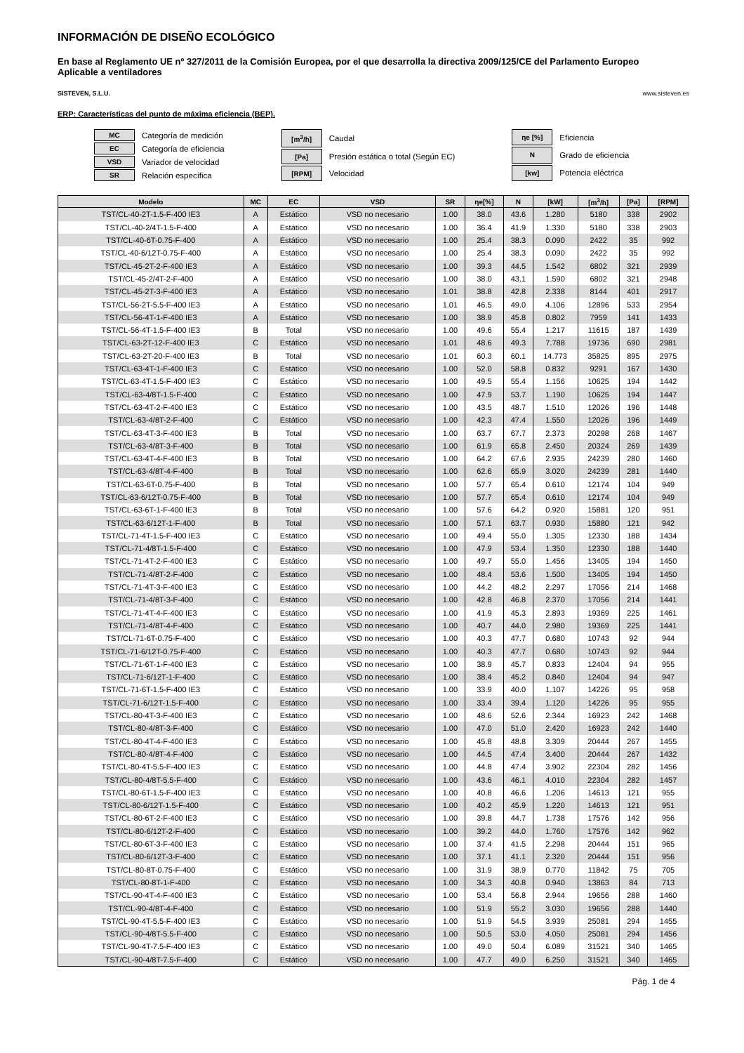INFORMACIÓN DE DISEÑO ECOLÓGICO
En base al Reglamento UE nº 327/2011 de la Comisión Europea, por el que desarrolla la directiva 2009/125/CE del Parlamento Europeo
Aplicable a ventiladores
SISTEVEN, S.L.U. www.sisteven.es
ERP: Características del punto de máxima eficiencia (BEP).
| MC | Categoría de medición |
| EC | Categoría de eficiencia |
| VSD | Variador de velocidad |
| SR | Relación específica |
| [m<sup>3</sup>/h] | Caudal |
| [Pa] | Presión estática o total (Según EC) |
| [RPM] | Velocidad |
| ηe [%] | Eficiencia |
| N | Grado de eficiencia |
| [kw] | Potencia eléctrica |
| Modelo | MC | EC | VSD | SR | ηe[%] | N | [kW] | [m<sup>3</sup>/h] | [Pa] | [RPM] |
| --- | --- | --- | --- | --- | --- | --- | --- | --- | --- | --- |
| TST/CL-40-2T-1.5-F-400 IE3 | A | Estático | VSD no necesario | 1.00 | 38.0 | 43.6 | 1.280 | 5180 | 338 | 2902 |
| TST/CL-40-2/4T-1.5-F-400 | A | Estático | VSD no necesario | 1.00 | 36.4 | 41.9 | 1.330 | 5180 | 338 | 2903 |
| TST/CL-40-6T-0.75-F-400 | A | Estático | VSD no necesario | 1.00 | 25.4 | 38.3 | 0.090 | 2422 | 35 | 992 |
| TST/CL-40-6/12T-0.75-F-400 | A | Estático | VSD no necesario | 1.00 | 25.4 | 38.3 | 0.090 | 2422 | 35 | 992 |
| TST/CL-45-2T-2-F-400 IE3 | A | Estático | VSD no necesario | 1.00 | 39.3 | 44.5 | 1.542 | 6802 | 321 | 2939 |
| TST/CL-45-2/4T-2-F-400 | A | Estático | VSD no necesario | 1.00 | 38.0 | 43.1 | 1.590 | 6802 | 321 | 2948 |
| TST/CL-45-2T-3-F-400 IE3 | A | Estático | VSD no necesario | 1.01 | 38.8 | 42.8 | 2.338 | 8144 | 401 | 2917 |
| TST/CL-56-2T-5.5-F-400 IE3 | A | Estático | VSD no necesario | 1.01 | 46.5 | 49.0 | 4.106 | 12896 | 533 | 2954 |
| TST/CL-56-4T-1-F-400 IE3 | A | Estático | VSD no necesario | 1.00 | 38.9 | 45.8 | 0.802 | 7959 | 141 | 1433 |
| TST/CL-56-4T-1.5-F-400 IE3 | B | Total | VSD no necesario | 1.00 | 49.6 | 55.4 | 1.217 | 11615 | 187 | 1439 |
| TST/CL-63-2T-12-F-400 IE3 | C | Estático | VSD no necesario | 1.01 | 48.6 | 49.3 | 7.788 | 19736 | 690 | 2981 |
| TST/CL-63-2T-20-F-400 IE3 | B | Total | VSD no necesario | 1.01 | 60.3 | 60.1 | 14.773 | 35825 | 895 | 2975 |
| TST/CL-63-4T-1-F-400 IE3 | C | Estático | VSD no necesario | 1.00 | 52.0 | 58.8 | 0.832 | 9291 | 167 | 1430 |
| TST/CL-63-4T-1.5-F-400 IE3 | C | Estático | VSD no necesario | 1.00 | 49.5 | 55.4 | 1.156 | 10625 | 194 | 1442 |
| TST/CL-63-4/8T-1.5-F-400 | C | Estático | VSD no necesario | 1.00 | 47.9 | 53.7 | 1.190 | 10625 | 194 | 1447 |
| TST/CL-63-4T-2-F-400 IE3 | C | Estático | VSD no necesario | 1.00 | 43.5 | 48.7 | 1.510 | 12026 | 196 | 1448 |
| TST/CL-63-4/8T-2-F-400 | C | Estático | VSD no necesario | 1.00 | 42.3 | 47.4 | 1.550 | 12026 | 196 | 1449 |
| TST/CL-63-4T-3-F-400 IE3 | B | Total | VSD no necesario | 1.00 | 63.7 | 67.7 | 2.373 | 20298 | 268 | 1467 |
| TST/CL-63-4/8T-3-F-400 | B | Total | VSD no necesario | 1.00 | 61.9 | 65.8 | 2.450 | 20324 | 269 | 1439 |
| TST/CL-63-4T-4-F-400 IE3 | B | Total | VSD no necesario | 1.00 | 64.2 | 67.6 | 2.935 | 24239 | 280 | 1460 |
| TST/CL-63-4/8T-4-F-400 | B | Total | VSD no necesario | 1.00 | 62.6 | 65.9 | 3.020 | 24239 | 281 | 1440 |
| TST/CL-63-6T-0.75-F-400 | B | Total | VSD no necesario | 1.00 | 57.7 | 65.4 | 0.610 | 12174 | 104 | 949 |
| TST/CL-63-6/12T-0.75-F-400 | B | Total | VSD no necesario | 1.00 | 57.7 | 65.4 | 0.610 | 12174 | 104 | 949 |
| TST/CL-63-6T-1-F-400 IE3 | B | Total | VSD no necesario | 1.00 | 57.6 | 64.2 | 0.920 | 15881 | 120 | 951 |
| TST/CL-63-6/12T-1-F-400 | B | Total | VSD no necesario | 1.00 | 57.1 | 63.7 | 0.930 | 15880 | 121 | 942 |
| TST/CL-71-4T-1.5-F-400 IE3 | C | Estático | VSD no necesario | 1.00 | 49.4 | 55.0 | 1.305 | 12330 | 188 | 1434 |
| TST/CL-71-4/8T-1.5-F-400 | C | Estático | VSD no necesario | 1.00 | 47.9 | 53.4 | 1.350 | 12330 | 188 | 1440 |
| TST/CL-71-4T-2-F-400 IE3 | C | Estático | VSD no necesario | 1.00 | 49.7 | 55.0 | 1.456 | 13405 | 194 | 1450 |
| TST/CL-71-4/8T-2-F-400 | C | Estático | VSD no necesario | 1.00 | 48.4 | 53.6 | 1.500 | 13405 | 194 | 1450 |
| TST/CL-71-4T-3-F-400 IE3 | C | Estático | VSD no necesario | 1.00 | 44.2 | 48.2 | 2.297 | 17056 | 214 | 1468 |
| TST/CL-71-4/8T-3-F-400 | C | Estático | VSD no necesario | 1.00 | 42.8 | 46.8 | 2.370 | 17056 | 214 | 1441 |
| TST/CL-71-4T-4-F-400 IE3 | C | Estático | VSD no necesario | 1.00 | 41.9 | 45.3 | 2.893 | 19369 | 225 | 1461 |
| TST/CL-71-4/8T-4-F-400 | C | Estático | VSD no necesario | 1.00 | 40.7 | 44.0 | 2.980 | 19369 | 225 | 1441 |
| TST/CL-71-6T-0.75-F-400 | C | Estático | VSD no necesario | 1.00 | 40.3 | 47.7 | 0.680 | 10743 | 92 | 944 |
| TST/CL-71-6/12T-0.75-F-400 | C | Estático | VSD no necesario | 1.00 | 40.3 | 47.7 | 0.680 | 10743 | 92 | 944 |
| TST/CL-71-6T-1-F-400 IE3 | C | Estático | VSD no necesario | 1.00 | 38.9 | 45.7 | 0.833 | 12404 | 94 | 955 |
| TST/CL-71-6/12T-1-F-400 | C | Estático | VSD no necesario | 1.00 | 38.4 | 45.2 | 0.840 | 12404 | 94 | 947 |
| TST/CL-71-6T-1.5-F-400 IE3 | C | Estático | VSD no necesario | 1.00 | 33.9 | 40.0 | 1.107 | 14226 | 95 | 958 |
| TST/CL-71-6/12T-1.5-F-400 | C | Estático | VSD no necesario | 1.00 | 33.4 | 39.4 | 1.120 | 14226 | 95 | 955 |
| TST/CL-80-4T-3-F-400 IE3 | C | Estático | VSD no necesario | 1.00 | 48.6 | 52.6 | 2.344 | 16923 | 242 | 1468 |
| TST/CL-80-4/8T-3-F-400 | C | Estático | VSD no necesario | 1.00 | 47.0 | 51.0 | 2.420 | 16923 | 242 | 1440 |
| TST/CL-80-4T-4-F-400 IE3 | C | Estático | VSD no necesario | 1.00 | 45.8 | 48.8 | 3.309 | 20444 | 267 | 1455 |
| TST/CL-80-4/8T-4-F-400 | C | Estático | VSD no necesario | 1.00 | 44.5 | 47.4 | 3.400 | 20444 | 267 | 1432 |
| TST/CL-80-4T-5.5-F-400 IE3 | C | Estático | VSD no necesario | 1.00 | 44.8 | 47.4 | 3.902 | 22304 | 282 | 1456 |
| TST/CL-80-4/8T-5.5-F-400 | C | Estático | VSD no necesario | 1.00 | 43.6 | 46.1 | 4.010 | 22304 | 282 | 1457 |
| TST/CL-80-6T-1.5-F-400 IE3 | C | Estático | VSD no necesario | 1.00 | 40.8 | 46.6 | 1.206 | 14613 | 121 | 955 |
| TST/CL-80-6/12T-1.5-F-400 | C | Estático | VSD no necesario | 1.00 | 40.2 | 45.9 | 1.220 | 14613 | 121 | 951 |
| TST/CL-80-6T-2-F-400 IE3 | C | Estático | VSD no necesario | 1.00 | 39.8 | 44.7 | 1.738 | 17576 | 142 | 956 |
| TST/CL-80-6/12T-2-F-400 | C | Estático | VSD no necesario | 1.00 | 39.2 | 44.0 | 1.760 | 17576 | 142 | 962 |
| TST/CL-80-6T-3-F-400 IE3 | C | Estático | VSD no necesario | 1.00 | 37.4 | 41.5 | 2.298 | 20444 | 151 | 965 |
| TST/CL-80-6/12T-3-F-400 | C | Estático | VSD no necesario | 1.00 | 37.1 | 41.1 | 2.320 | 20444 | 151 | 956 |
| TST/CL-80-8T-0.75-F-400 | C | Estático | VSD no necesario | 1.00 | 31.9 | 38.9 | 0.770 | 11842 | 75 | 705 |
| TST/CL-80-8T-1-F-400 | C | Estático | VSD no necesario | 1.00 | 34.3 | 40.8 | 0.940 | 13863 | 84 | 713 |
| TST/CL-90-4T-4-F-400 IE3 | C | Estático | VSD no necesario | 1.00 | 53.4 | 56.8 | 2.944 | 19656 | 288 | 1460 |
| TST/CL-90-4/8T-4-F-400 | C | Estático | VSD no necesario | 1.00 | 51.9 | 55.2 | 3.030 | 19656 | 288 | 1440 |
| TST/CL-90-4T-5.5-F-400 IE3 | C | Estático | VSD no necesario | 1.00 | 51.9 | 54.5 | 3.939 | 25081 | 294 | 1455 |
| TST/CL-90-4/8T-5.5-F-400 | C | Estático | VSD no necesario | 1.00 | 50.5 | 53.0 | 4.050 | 25081 | 294 | 1456 |
| TST/CL-90-4T-7.5-F-400 IE3 | C | Estático | VSD no necesario | 1.00 | 49.0 | 50.4 | 6.089 | 31521 | 340 | 1465 |
| TST/CL-90-4/8T-7.5-F-400 | C | Estático | VSD no necesario | 1.00 | 47.7 | 49.0 | 6.250 | 31521 | 340 | 1465 |
Pág. 1 de 4